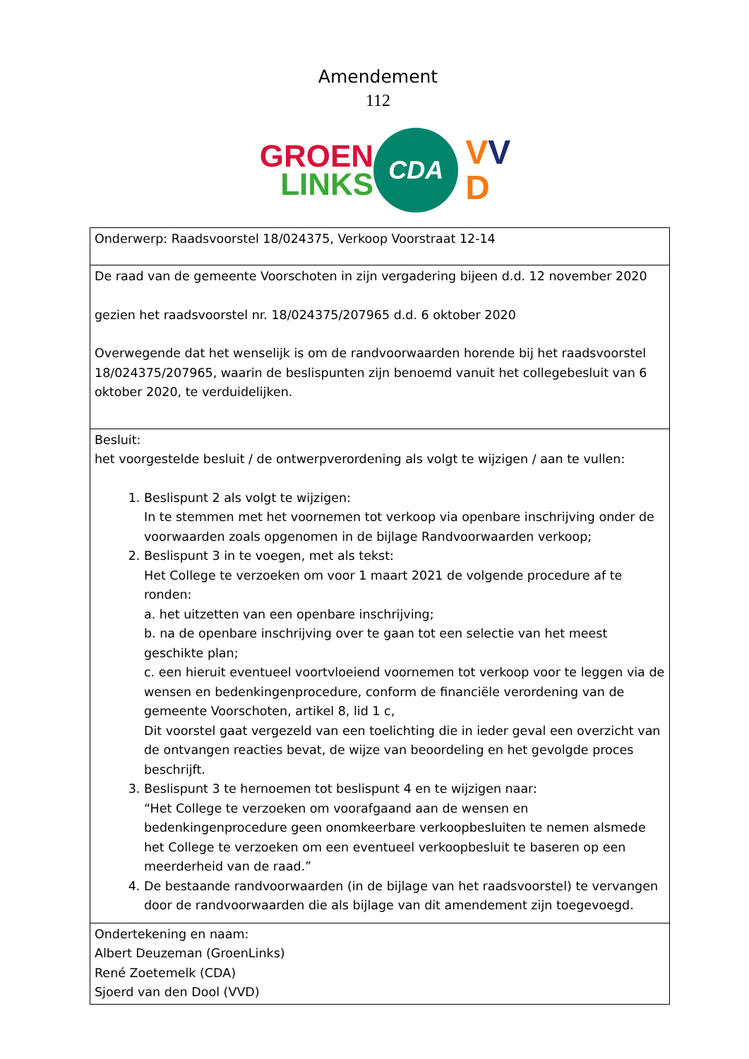Amendement
112
GROEN
LINKS
CDA
VV
D
| Onderwerp: Raadsvoorstel 18/024375, Verkoop Voorstraat 12-14 |
| De raad van de gemeente Voorschoten in zijn vergadering bijeen d.d. 12 november 2020 gezien het raadsvoorstel nr. 18/024375/207965 d.d. 6 oktober 2020 Overwegende dat het wenselijk is om de randvoorwaarden horende bij het raadsvoorstel 18/024375/207965, waarin de beslispunten zijn benoemd vanuit het collegebesluit van 6 oktober 2020, te verduidelijken. |
| Besluit: het voorgestelde besluit / de ontwerpverordening als volgt te wijzigen / aan te vullen: 1. Beslispunt 2 als volgt te wijzigen: In te stemmen met het voornemen tot verkoop via openbare inschrijving onder de voorwaarden zoals opgenomen in de bijlage Randvoorwaarden verkoop; 2. Beslispunt 3 in te voegen, met als tekst: Het College te verzoeken om voor 1 maart 2021 de volgende procedure af te ronden: a. het uitzetten van een openbare inschrijving; b. na de openbare inschrijving over te gaan tot een selectie van het meest geschikte plan; c. een hieruit eventueel voortvloeiend voornemen tot verkoop voor te leggen via de wensen en bedenkingenprocedure, conform de financiële verordening van de gemeente Voorschoten, artikel 8, lid 1 c, Dit voorstel gaat vergezeld van een toelichting die in ieder geval een overzicht van de ontvangen reacties bevat, de wijze van beoordeling en het gevolgde proces beschrijft. 3. Beslispunt 3 te hernoemen tot beslispunt 4 en te wijzigen naar: “Het College te verzoeken om voorafgaand aan de wensen en bedenkingenprocedure geen onomkeerbare verkoopbesluiten te nemen alsmede het College te verzoeken om een eventueel verkoopbesluit te baseren op een meerderheid van de raad.” 4. De bestaande randvoorwaarden (in de bijlage van het raadsvoorstel) te vervangen door de randvoorwaarden die als bijlage van dit amendement zijn toegevoegd. |
| Ondertekening en naam: Albert Deuzeman (GroenLinks) René Zoetemelk (CDA) Sjoerd van den Dool (VVD) |